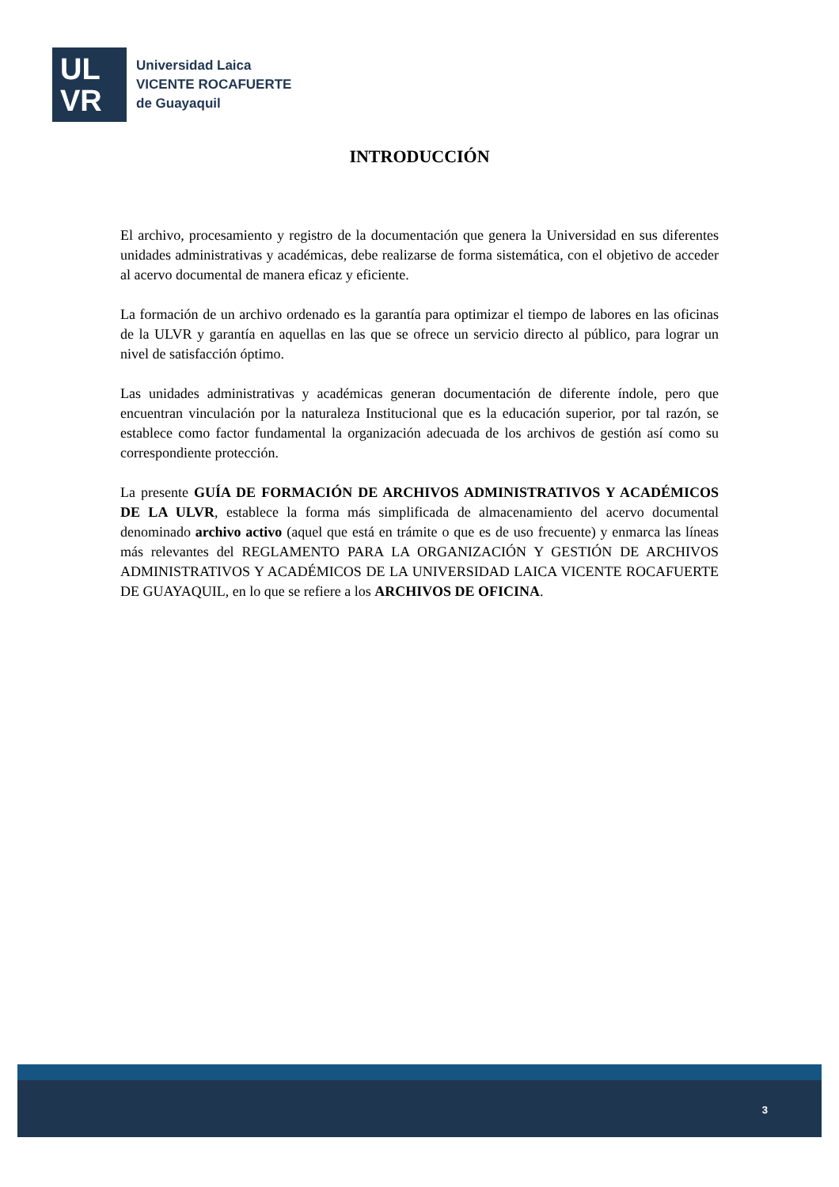UL
VR
Universidad Laica
VICENTE ROCAFUERTE
de Guayaquil
INTRODUCCIÓN
El archivo, procesamiento y registro de la documentación que genera la Universidad en sus diferentes unidades administrativas y académicas, debe realizarse de forma sistemática, con el objetivo de acceder al acervo documental de manera eficaz y eficiente.
La formación de un archivo ordenado es la garantía para optimizar el tiempo de labores en las oficinas de la ULVR y garantía en aquellas en las que se ofrece un servicio directo al público, para lograr un nivel de satisfacción óptimo.
Las unidades administrativas y académicas generan documentación de diferente índole, pero que encuentran vinculación por la naturaleza Institucional que es la educación superior, por tal razón, se establece como factor fundamental la organización adecuada de los archivos de gestión así como su correspondiente protección.
La presente GUÍA DE FORMACIÓN DE ARCHIVOS ADMINISTRATIVOS Y ACADÉMICOS DE LA ULVR, establece la forma más simplificada de almacenamiento del acervo documental denominado archivo activo (aquel que está en trámite o que es de uso frecuente) y enmarca las líneas más relevantes del REGLAMENTO PARA LA ORGANIZACIÓN Y GESTIÓN DE ARCHIVOS ADMINISTRATIVOS Y ACADÉMICOS DE LA UNIVERSIDAD LAICA VICENTE ROCAFUERTE DE GUAYAQUIL, en lo que se refiere a los ARCHIVOS DE OFICINA.
3